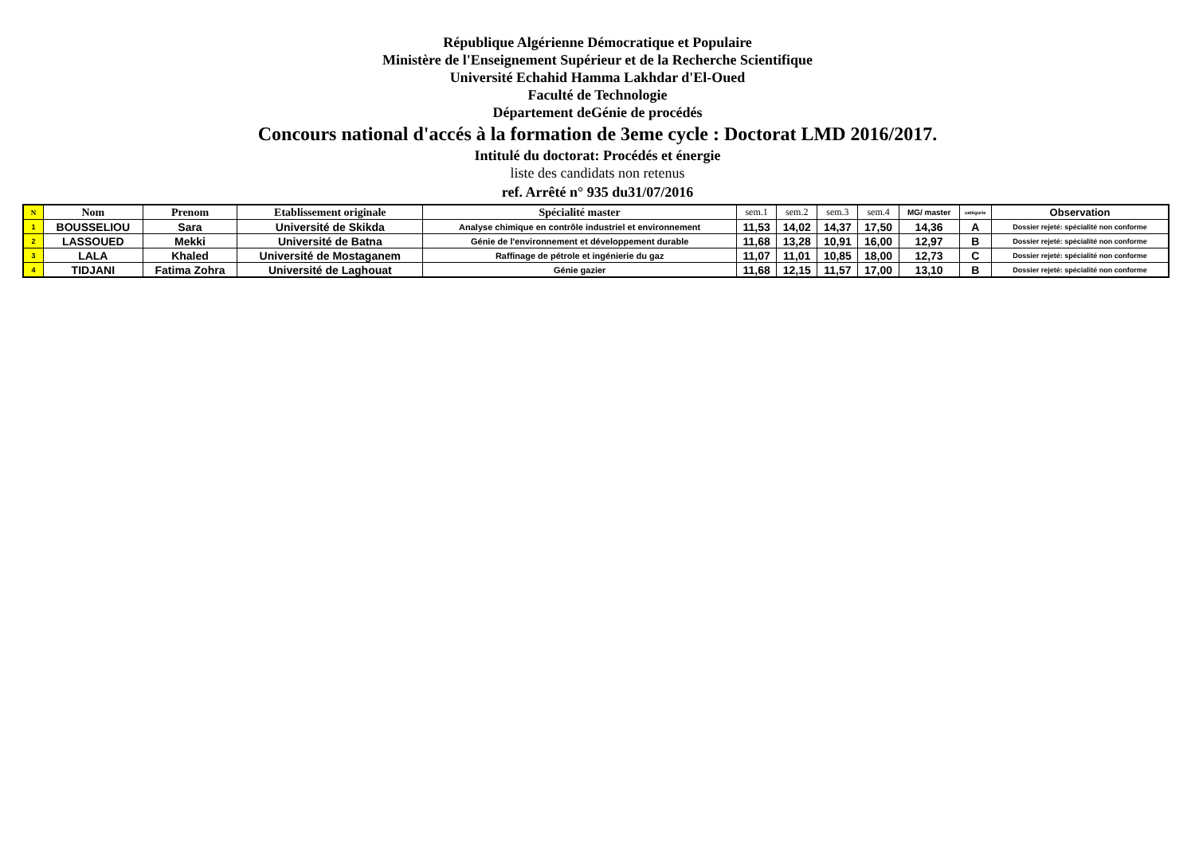République Algérienne Démocratique et Populaire
Ministère de l'Enseignement Supérieur et de la Recherche Scientifique
Université Echahid Hamma Lakhdar d'El-Oued
Faculté de Technologie
Département deGénie de procédés
Concours national d'accés à la formation de 3eme cycle : Doctorat LMD 2016/2017.
Intitulé du doctorat: Procédés et énergie
liste des candidats non retenus
ref. Arrêté n° 935 du31/07/2016
| N | Nom | Prenom | Etablissement originale | Spécialité master | sem.1 | sem.2 | sem.3 | sem.4 | MG/ master | catégorie | Observation |
| --- | --- | --- | --- | --- | --- | --- | --- | --- | --- | --- | --- |
| 1 | BOUSSELIOU | Sara | Université de Skikda | Analyse chimique en contrôle industriel et environnement | 11,53 | 14,02 | 14,37 | 17,50 | 14,36 | A | Dossier rejeté: spécialité non conforme |
| 2 | LASSOUED | Mekki | Université de Batna | Génie de l'environnement et développement durable | 11,68 | 13,28 | 10,91 | 16,00 | 12,97 | B | Dossier rejeté: spécialité non conforme |
| 3 | LALA | Khaled | Université de Mostaganem | Raffinage de pétrole et ingénierie du gaz | 11,07 | 11,01 | 10,85 | 18,00 | 12,73 | C | Dossier rejeté: spécialité non conforme |
| 4 | TIDJANI | Fatima Zohra | Université de Laghouat | Génie gazier | 11,68 | 12,15 | 11,57 | 17,00 | 13,10 | B | Dossier rejeté: spécialité non conforme |